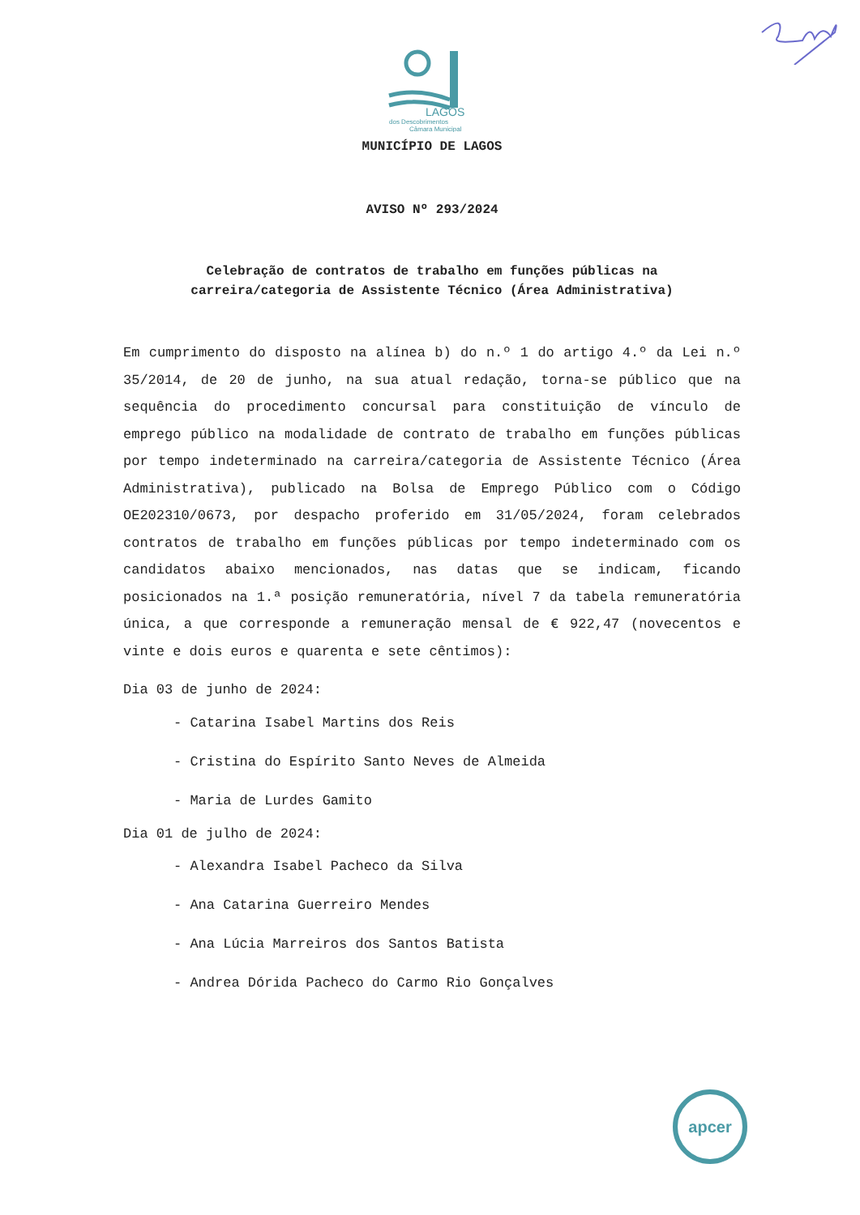LAGOS
dos Descobrimentos
Câmara Municipal
MUNICÍPIO DE LAGOS
AVISO Nº 293/2024
Celebração de contratos de trabalho em funções públicas na
carreira/categoria de Assistente Técnico (Área Administrativa)
Em cumprimento do disposto na alínea b) do n.º 1 do artigo 4.º da Lei n.º 35/2014, de 20 de junho, na sua atual redação, torna-se público que na sequência do procedimento concursal para constituição de vínculo de emprego público na modalidade de contrato de trabalho em funções públicas por tempo indeterminado na carreira/categoria de Assistente Técnico (Área Administrativa), publicado na Bolsa de Emprego Público com o Código OE202310/0673, por despacho proferido em 31/05/2024, foram celebrados contratos de trabalho em funções públicas por tempo indeterminado com os candidatos abaixo mencionados, nas datas que se indicam, ficando posicionados na 1.ª posição remuneratória, nível 7 da tabela remuneratória única, a que corresponde a remuneração mensal de € 922,47 (novecentos e vinte e dois euros e quarenta e sete cêntimos):
Dia 03 de junho de 2024:
- Catarina Isabel Martins dos Reis
- Cristina do Espírito Santo Neves de Almeida
- Maria de Lurdes Gamito
Dia 01 de julho de 2024:
- Alexandra Isabel Pacheco da Silva
- Ana Catarina Guerreiro Mendes
- Ana Lúcia Marreiros dos Santos Batista
- Andrea Dórida Pacheco do Carmo Rio Gonçalves
apcer